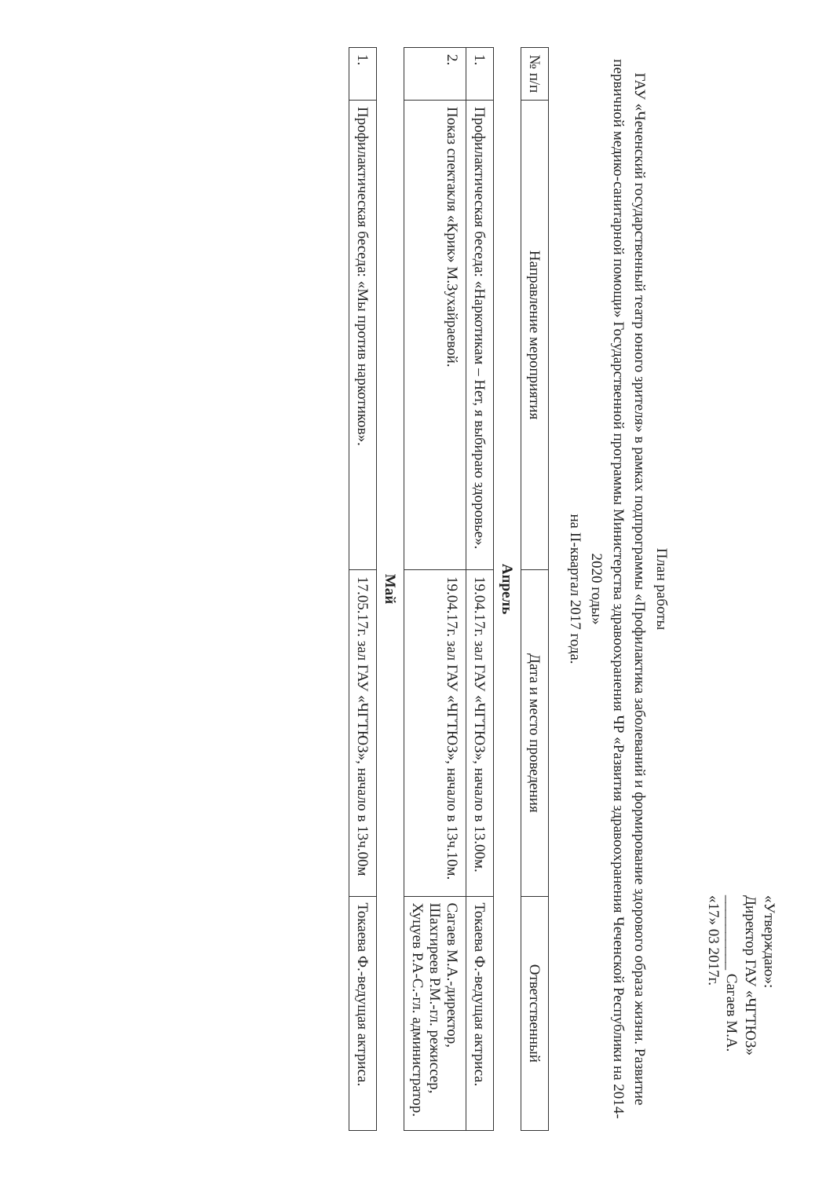«Утверждаю»:
Директор ГАУ «ЧГТЮЗ»
__________ Сагаев М.А.
«17» 03 2017г.
План работы
ГАУ «Чеченский государственный театр юного зрителя» в рамках подпрограммы «Профилактика заболеваний и формирование здорового образа жизни. Развитие первичной медико-санитарной помощи» Государственной программы Министерства здравоохранения ЧР «Развития здравоохранения Чеченской Республики на 2014-2020 годы»
на II-квартал 2017 года.
| № п/п | Направление мероприятия | Дата и место проведения | Ответственный |
| --- | --- | --- | --- |
| Апрель | | | |
| 1. | Профилактическая беседа: «Наркотикам – Нет, я выбираю здоровье». | 19.04.17г. зал ГАУ «ЧГТЮЗ», начало в 13.00м. | Токаева Ф.-ведущая актриса. |
| 2. | Показ спектакля «Крик» М.Зухайраевой. | 19.04.17г. зал ГАУ «ЧГТЮЗ», начало в 13ч.10м. | Сагаев М.А.-директор, Шахгиреев Р.М.-гл. режиссер, Хуцуев Р.А-С.-гл. администратор. |
| Май | | | |
| 1. | Профилактическая беседа: «Мы против наркотиков». | 17.05.17г. зал ГАУ «ЧГТЮЗ», начало в 13ч.00м | Токаева Ф.-ведущая актриса. |